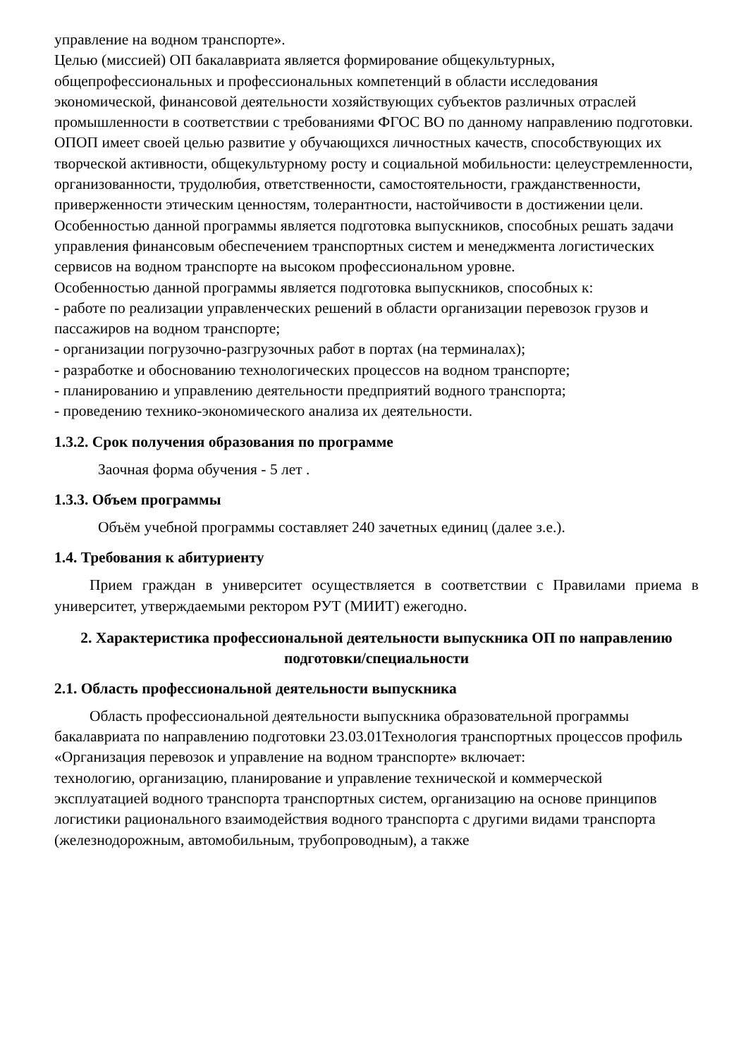управление на водном транспорте».
Целью (миссией) ОП бакалавриата является формирование общекультурных, общепрофессиональных и профессиональных компетенций в области исследования экономической, финансовой деятельности хозяйствующих субъектов различных отраслей промышленности в соответствии с требованиями ФГОС ВО по данному направлению подготовки.
ОПОП имеет своей целью развитие у обучающихся личностных качеств, способствующих их творческой активности, общекультурному росту и социальной мобильности: целеустремленности, организованности, трудолюбия, ответственности, самостоятельности, гражданственности, приверженности этическим ценностям, толерантности, настойчивости в достижении цели.
Особенностью данной программы является подготовка выпускников, способных решать задачи управления финансовым обеспечением транспортных систем и менеджмента логистических сервисов на водном транспорте на высоком профессиональном уровне.
Особенностью данной программы является подготовка выпускников, способных к:
- работе по реализации управленческих решений в области организации перевозок грузов и пассажиров на водном транспорте;
- организации погрузочно-разгрузочных работ в портах (на терминалах);
- разработке и обоснованию технологических процессов на водном транспорте;
- планированию и управлению деятельности предприятий водного транспорта;
- проведению технико-экономического анализа их деятельности.
1.3.2. Срок получения образования по программе
Заочная форма обучения - 5 лет .
1.3.3. Объем программы
Объём учебной программы составляет 240 зачетных единиц (далее з.е.).
1.4. Требования к абитуриенту
Прием граждан в университет осуществляется в соответствии с Правилами приема в университет, утверждаемыми ректором РУТ (МИИТ) ежегодно.
2. Характеристика профессиональной деятельности выпускника ОП по направлению подготовки/специальности
2.1. Область профессиональной деятельности выпускника
Область профессиональной деятельности выпускника образовательной программы бакалавриата по направлению подготовки 23.03.01Технология транспортных процессов профиль «Организация перевозок и управление на водном транспорте» включает:
технологию, организацию, планирование и управление технической и коммерческой эксплуатацией водного транспорта транспортных систем, организацию на основе принципов логистики рационального взаимодействия водного транспорта с другими видами транспорта (железнодорожным, автомобильным, трубопроводным), а также